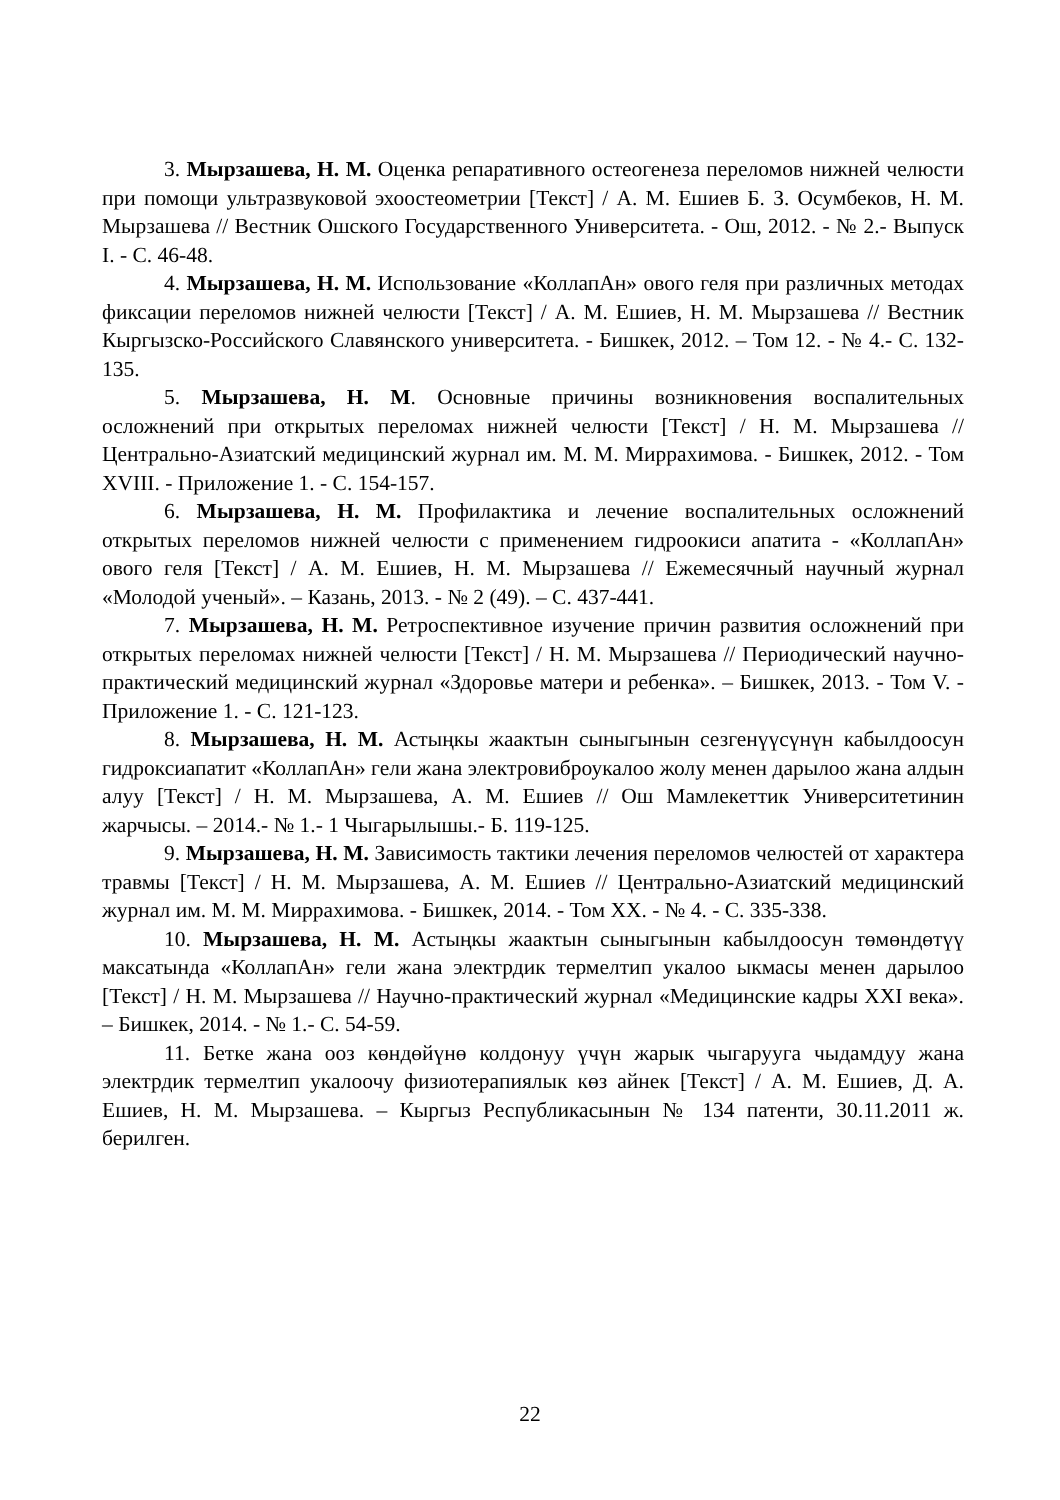3. Мырзашева, Н. М. Оценка репаративного остеогенеза переломов нижней челюсти при помощи ультразвуковой эхоостеометрии [Текст] / А. М. Ешиев Б. З. Осумбеков, Н. М. Мырзашева // Вестник Ошского Государственного Университета. - Ош, 2012. - № 2.- Выпуск I. - С. 46-48.
4. Мырзашева, Н. М. Использование «КоллапАн» ового геля при различных методах фиксации переломов нижней челюсти [Текст] / А. М. Ешиев, Н. М. Мырзашева // Вестник Кыргызско-Российского Славянского университета. - Бишкек, 2012. – Том 12. - № 4.- С. 132-135.
5. Мырзашева, Н. М. Основные причины возникновения воспалительных осложнений при открытых переломах нижней челюсти [Текст] / Н. М. Мырзашева // Центрально-Азиатский медицинский журнал им. М. М. Миррахимова. - Бишкек, 2012. - Том XVIII. - Приложение 1. - С. 154-157.
6. Мырзашева, Н. М. Профилактика и лечение воспалительных осложнений открытых переломов нижней челюсти с применением гидроокиси апатита - «КоллапАн» ового геля [Текст] / А. М. Ешиев, Н. М. Мырзашева // Ежемесячный научный журнал «Молодой ученый». – Казань, 2013. - № 2 (49). – С. 437-441.
7. Мырзашева, Н. М. Ретроспективное изучение причин развития осложнений при открытых переломах нижней челюсти [Текст] / Н. М. Мырзашева // Периодический научно-практический медицинский журнал «Здоровье матери и ребенка». – Бишкек, 2013. - Том V. - Приложение 1. - С. 121-123.
8. Мырзашева, Н. М. Астыңкы жаактын сыныгынын сезгенүүсүнүн кабылдоосун гидроксиапатит «КоллапАн» гели жана электровиброукалоо жолу менен дарылоо жана алдын алуу [Текст] / Н. М. Мырзашева, А. М. Ешиев // Ош Мамлекеттик Университетинин жарчысы. – 2014.- № 1.- 1 Чыгарылышы.- Б. 119-125.
9. Мырзашева, Н. М. Зависимость тактики лечения переломов челюстей от характера травмы [Текст] / Н. М. Мырзашева, А. М. Ешиев // Центрально-Азиатский медицинский журнал им. М. М. Миррахимова. - Бишкек, 2014. - Том XX. - № 4. - С. 335-338.
10. Мырзашева, Н. М. Астыңкы жаактын сыныгынын кабылдоосун төмөндөтүү максатында «КоллапАн» гели жана электрдик термелтип укалоо ыкмасы менен дарылоо [Текст] / Н. М. Мырзашева // Научно-практический журнал «Медицинские кадры XXI века». – Бишкек, 2014. - № 1.- С. 54-59.
11. Бетке жана ооз көндөйүнө колдонуу үчүн жарык чыгарууга чыдамдуу жана электрдик термелтип укалоочу физиотерапиялык көз айнек [Текст] / А. М. Ешиев, Д. А. Ешиев, Н. М. Мырзашева. – Кыргыз Республикасынын № 134 патенти, 30.11.2011 ж. берилген.
22